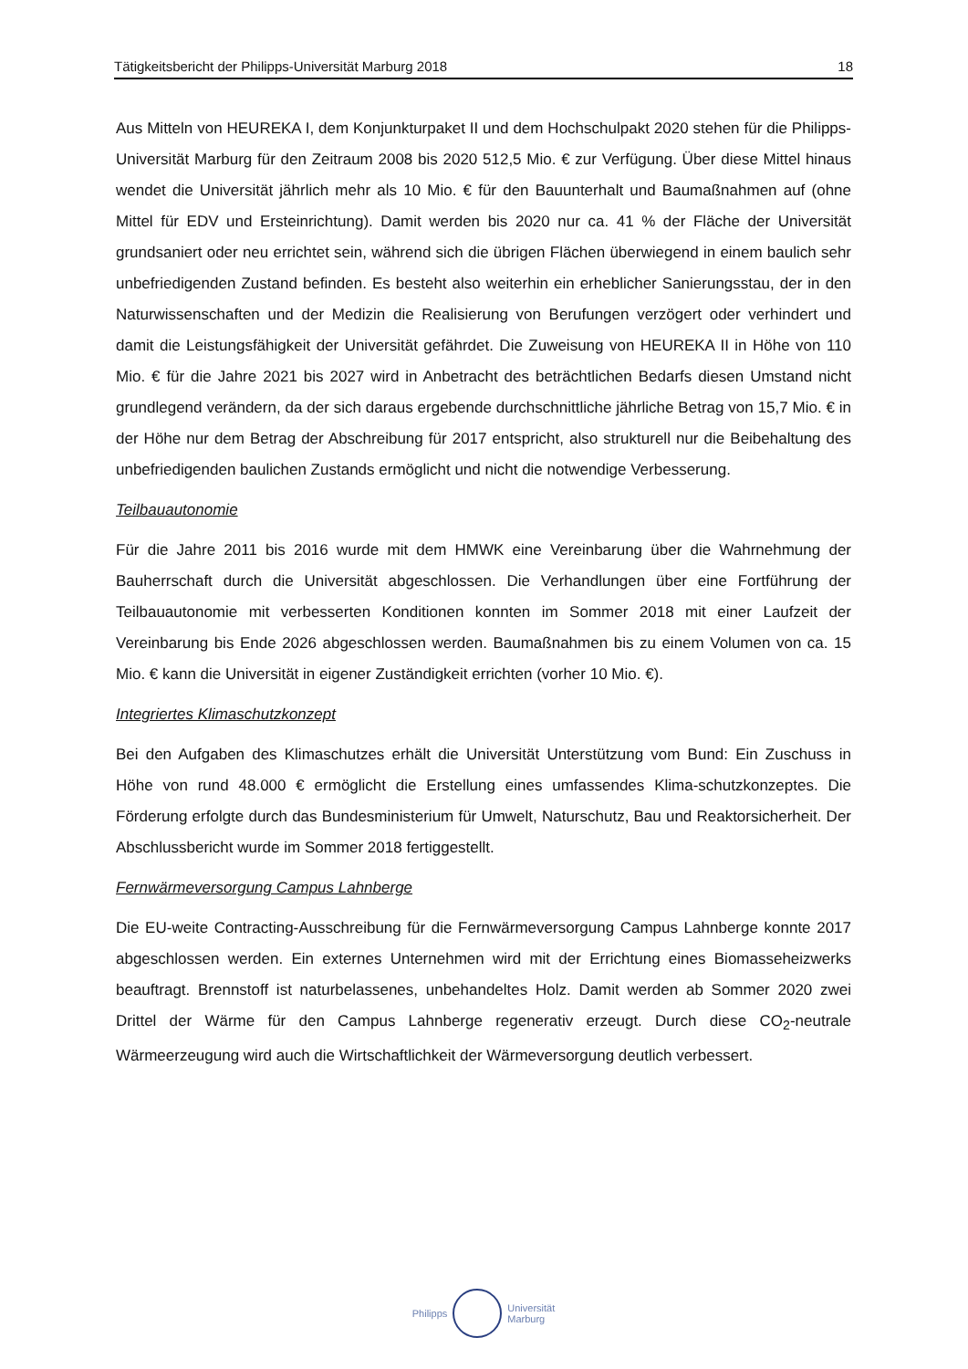Tätigkeitsbericht der Philipps-Universität Marburg 2018 18
Aus Mitteln von HEUREKA I, dem Konjunkturpaket II und dem Hochschulpakt 2020 stehen für die Philipps-Universität Marburg für den Zeitraum 2008 bis 2020 512,5 Mio. € zur Verfügung. Über diese Mittel hinaus wendet die Universität jährlich mehr als 10 Mio. € für den Bauunterhalt und Baumaßnahmen auf (ohne Mittel für EDV und Ersteinrichtung). Damit werden bis 2020 nur ca. 41 % der Fläche der Universität grundsaniert oder neu errichtet sein, während sich die übrigen Flächen überwiegend in einem baulich sehr unbefriedigenden Zustand befinden. Es besteht also weiterhin ein erheblicher Sanierungsstau, der in den Naturwissenschaften und der Medizin die Realisierung von Berufungen verzögert oder verhindert und damit die Leistungsfähigkeit der Universität gefährdet. Die Zuweisung von HEUREKA II in Höhe von 110 Mio. € für die Jahre 2021 bis 2027 wird in Anbetracht des beträchtlichen Bedarfs diesen Umstand nicht grundlegend verändern, da der sich daraus ergebende durchschnittliche jährliche Betrag von 15,7 Mio. € in der Höhe nur dem Betrag der Abschreibung für 2017 entspricht, also strukturell nur die Beibehaltung des unbefriedigenden baulichen Zustands ermöglicht und nicht die notwendige Verbesserung.
Teilbauautonomie
Für die Jahre 2011 bis 2016 wurde mit dem HMWK eine Vereinbarung über die Wahrnehmung der Bauherrschaft durch die Universität abgeschlossen. Die Verhandlungen über eine Fortführung der Teilbauautonomie mit verbesserten Konditionen konnten im Sommer 2018 mit einer Laufzeit der Vereinbarung bis Ende 2026 abgeschlossen werden. Baumaßnahmen bis zu einem Volumen von ca. 15 Mio. € kann die Universität in eigener Zuständigkeit errichten (vorher 10 Mio. €).
Integriertes Klimaschutzkonzept
Bei den Aufgaben des Klimaschutzes erhält die Universität Unterstützung vom Bund: Ein Zuschuss in Höhe von rund 48.000 € ermöglicht die Erstellung eines umfassendes Klima-schutzkonzeptes. Die Förderung erfolgte durch das Bundesministerium für Umwelt, Naturschutz, Bau und Reaktorsicherheit. Der Abschlussbericht wurde im Sommer 2018 fertiggestellt.
Fernwärmeversorgung Campus Lahnberge
Die EU-weite Contracting-Ausschreibung für die Fernwärmeversorgung Campus Lahnberge konnte 2017 abgeschlossen werden. Ein externes Unternehmen wird mit der Errichtung eines Biomasseheizwerks beauftragt. Brennstoff ist naturbelassenes, unbehandeltes Holz. Damit werden ab Sommer 2020 zwei Drittel der Wärme für den Campus Lahnberge regenerativ erzeugt. Durch diese CO<sub>2</sub>-neutrale Wärmeerzeugung wird auch die Wirtschaftlichkeit der Wärmeversorgung deutlich verbessert.
Philipps
Universität
Marburg